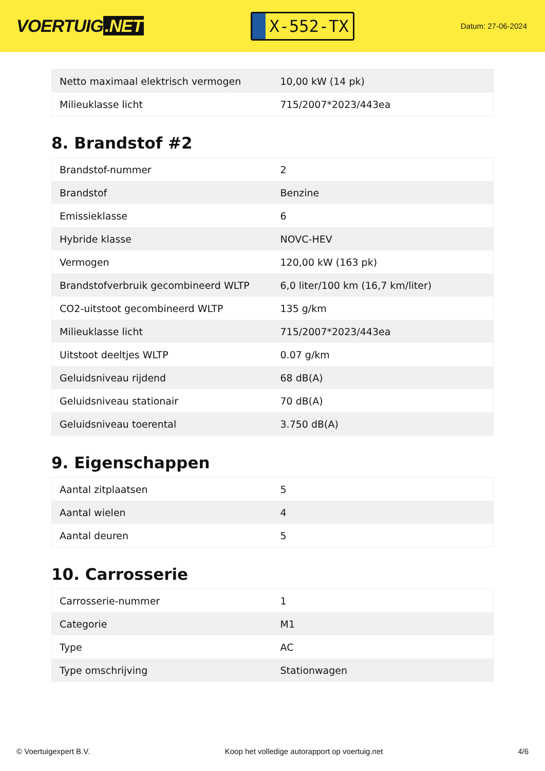VOERTUIG.NET
X-552-TX
Datum: 27-06-2024
| Netto maximaal elektrisch vermogen | 10,00 kW (14 pk) |
| Milieuklasse licht | 715/2007*2023/443ea |
8. Brandstof #2
| Brandstof-nummer | 2 |
| Brandstof | Benzine |
| Emissieklasse | 6 |
| Hybride klasse | NOVC-HEV |
| Vermogen | 120,00 kW (163 pk) |
| Brandstofverbruik gecombineerd WLTP | 6,0 liter/100 km (16,7 km/liter) |
| CO2-uitstoot gecombineerd WLTP | 135 g/km |
| Milieuklasse licht | 715/2007*2023/443ea |
| Uitstoot deeltjes WLTP | 0.07 g/km |
| Geluidsniveau rijdend | 68 dB(A) |
| Geluidsniveau stationair | 70 dB(A) |
| Geluidsniveau toerental | 3.750 dB(A) |
9. Eigenschappen
| Aantal zitplaatsen | 5 |
| Aantal wielen | 4 |
| Aantal deuren | 5 |
10. Carrosserie
| Carrosserie-nummer | 1 |
| Categorie | M1 |
| Type | AC |
| Type omschrijving | Stationwagen |
© Voertuigexpert B.V. Koop het volledige autorapport op voertuig.net 4/6